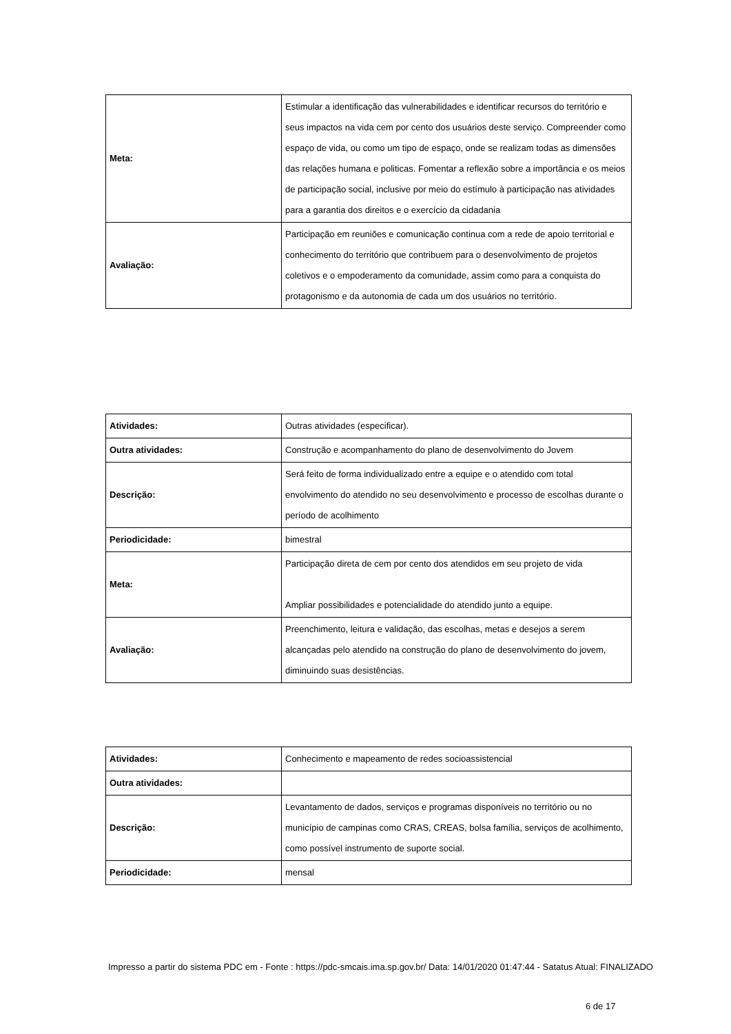| Meta: | Estimular a identificação das vulnerabilidades e identificar recursos do território e seus impactos na vida cem por cento dos usuários deste serviço. Compreender como espaço de vida, ou como um tipo de espaço, onde se realizam todas as dimensões das relações humana e politicas. Fomentar a reflexão sobre a importância e os meios de participação social, inclusive por meio do estímulo à participação nas atividades para a garantia dos direitos e o exercício da cidadania |
| Avaliação: | Participação em reuniões e comunicação continua com a rede de apoio territorial e conhecimento do território que contribuem para o desenvolvimento de projetos coletivos e o empoderamento da comunidade, assim como para a conquista do protagonismo e da autonomia de cada um dos usuários no território. |
| Atividades: | Outras atividades (especificar). |
| Outra atividades: | Construção e acompanhamento do plano de desenvolvimento do Jovem |
| Descrição: | Será feito de forma individualizado entre a equipe e o atendido com total envolvimento do atendido no seu desenvolvimento e processo de escolhas durante o período de acolhimento |
| Periodicidade: | bimestral |
| Meta: | Participação direta de cem por cento dos atendidos em seu projeto de vida Ampliar possibilidades e potencialidade do atendido junto a equipe. |
| Avaliação: | Preenchimento, leitura e validação, das escolhas, metas e desejos a serem alcançadas pelo atendido na construção do plano de desenvolvimento do jovem, diminuindo suas desistências. |
| Atividades: | Conhecimento e mapeamento de redes socioassistencial |
| Outra atividades: | |
| Descrição: | Levantamento de dados, serviços e programas disponíveis no território ou no município de campinas como CRAS, CREAS, bolsa família, serviços de acolhimento, como possível instrumento de suporte social. |
| Periodicidade: | mensal |
Impresso a partir do sistema PDC em - Fonte : https://pdc-smcais.ima.sp.gov.br/ Data: 14/01/2020 01:47:44 - Satatus Atual: FINALIZADO
6 de 17